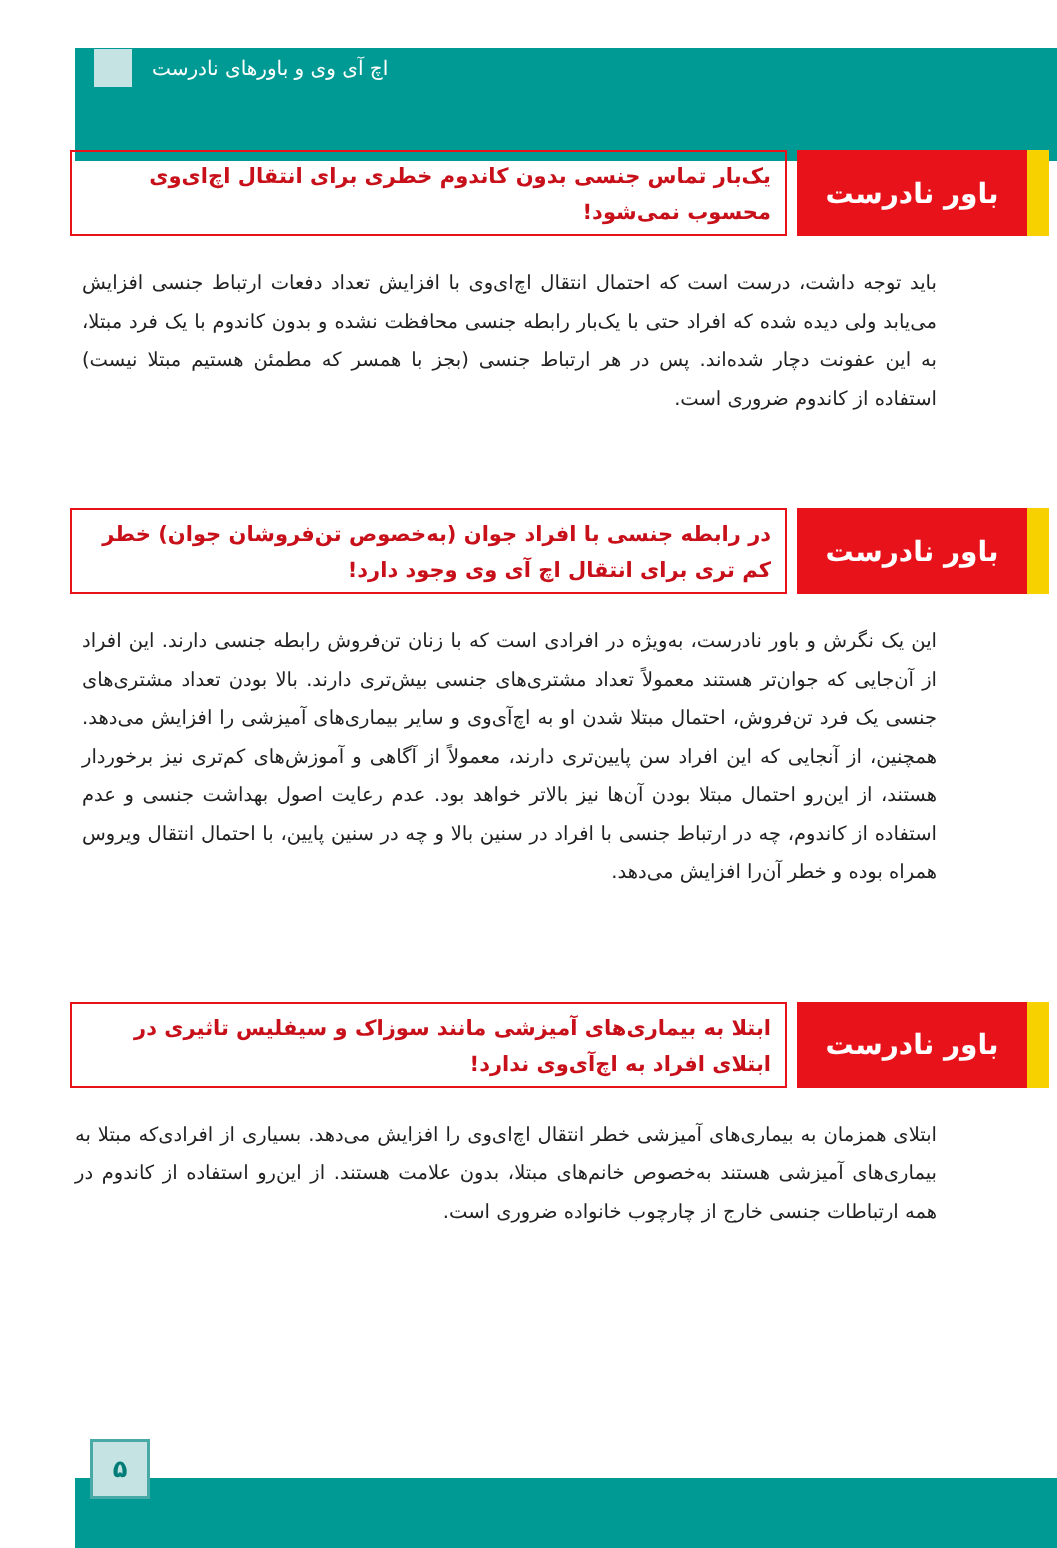اچ آی وی و باورهای نادرست
باور نادرست
یک‌بار تماس جنسی بدون کاندوم خطری برای انتقال اچ‌ای‌وی محسوب نمی‌شود!
باید توجه داشت، درست است که احتمال انتقال اچ‌ای‌وی با افزایش تعداد دفعات ارتباط جنسی افزایش می‌یابد ولی دیده شده که افراد حتی با یک‌بار رابطه جنسی محافظت نشده و بدون کاندوم با یک فرد مبتلا، به این عفونت دچار شده‌اند. پس در هر ارتباط جنسی (بجز با همسر که مطمئن هستیم مبتلا نیست) استفاده از کاندوم ضروری است.
باور نادرست
در رابطه جنسی با افراد جوان (به‌خصوص تن‌فروشان جوان) خطر کم تری برای انتقال اچ آی وی وجود دارد!
این یک نگرش و باور نادرست، به‌ویژه در افرادی است که با زنان تن‌فروش رابطه جنسی دارند. این افراد از آن‌جایی که جوان‌تر هستند معمولاً تعداد مشتری‌های جنسی بیش‌تری دارند. بالا بودن تعداد مشتری‌های جنسی یک فرد تن‌فروش، احتمال مبتلا شدن او به اچ‌آی‌وی و سایر بیماری‌های آمیزشی را افزایش می‌دهد. همچنین، از آنجایی که این افراد سن پایین‌تری دارند، معمولاً از آگاهی و آموزش‌های کم‌تری نیز برخوردار هستند، از این‌رو احتمال مبتلا بودن آن‌ها نیز بالاتر خواهد بود. عدم رعایت اصول بهداشت جنسی و عدم استفاده از کاندوم، چه در ارتباط جنسی با افراد در سنین بالا و چه در سنین پایین، با احتمال انتقال ویروس همراه بوده و خطر آن‌را افزایش می‌دهد.
باور نادرست
ابتلا به بیماری‌های آمیزشی مانند سوزاک و سیفلیس تاثیری در ابتلای افراد به اچ‌آی‌وی ندارد!
ابتلای همزمان به بیماری‌های آمیزشی خطر انتقال اچ‌ای‌وی را افزایش می‌دهد. بسیاری از افرادی‌که مبتلا به بیماری‌های آمیزشی هستند به‌خصوص خانم‌های مبتلا، بدون علامت هستند. از این‌رو استفاده از کاندوم در همه ارتباطات جنسی خارج از چارچوب خانواده ضروری است.
۵